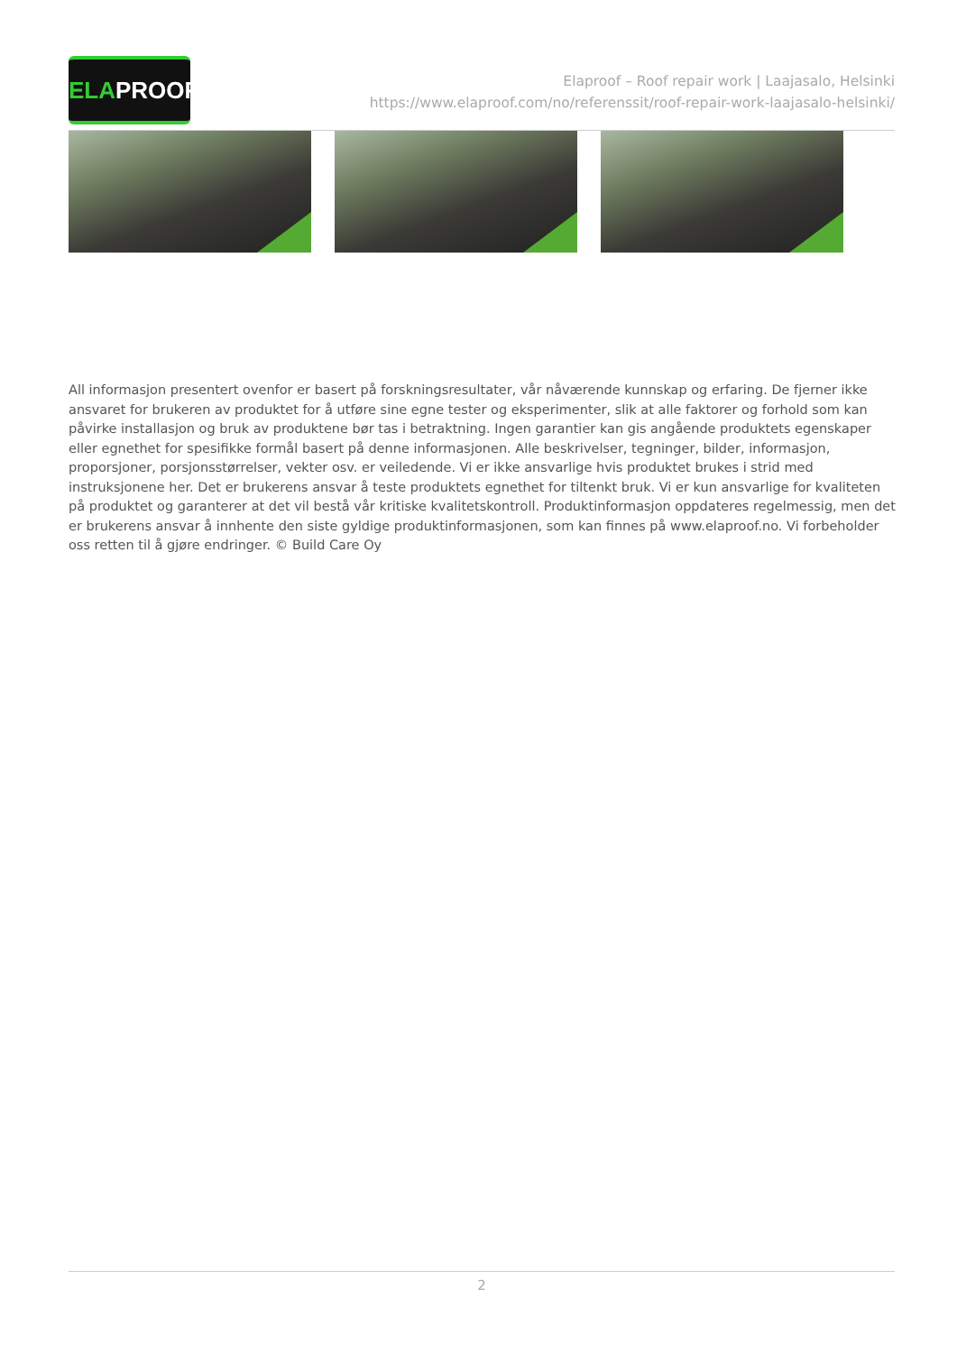ELAPROOF
Elaproof – Roof repair work | Laajasalo, Helsinki
https://www.elaproof.com/no/referenssit/roof-repair-work-laajasalo-helsinki/
All informasjon presentert ovenfor er basert på forskningsresultater, vår nåværende kunnskap og erfaring. De fjerner ikke ansvaret for brukeren av produktet for å utføre sine egne tester og eksperimenter, slik at alle faktorer og forhold som kan påvirke installasjon og bruk av produktene bør tas i betraktning. Ingen garantier kan gis angående produktets egenskaper eller egnethet for spesifikke formål basert på denne informasjonen. Alle beskrivelser, tegninger, bilder, informasjon, proporsjoner, porsjonsstørrelser, vekter osv. er veiledende. Vi er ikke ansvarlige hvis produktet brukes i strid med instruksjonene her. Det er brukerens ansvar å teste produktets egnethet for tiltenkt bruk. Vi er kun ansvarlige for kvaliteten på produktet og garanterer at det vil bestå vår kritiske kvalitetskontroll. Produktinformasjon oppdateres regelmessig, men det er brukerens ansvar å innhente den siste gyldige produktinformasjonen, som kan finnes på www.elaproof.no. Vi forbeholder oss retten til å gjøre endringer. © Build Care Oy
2